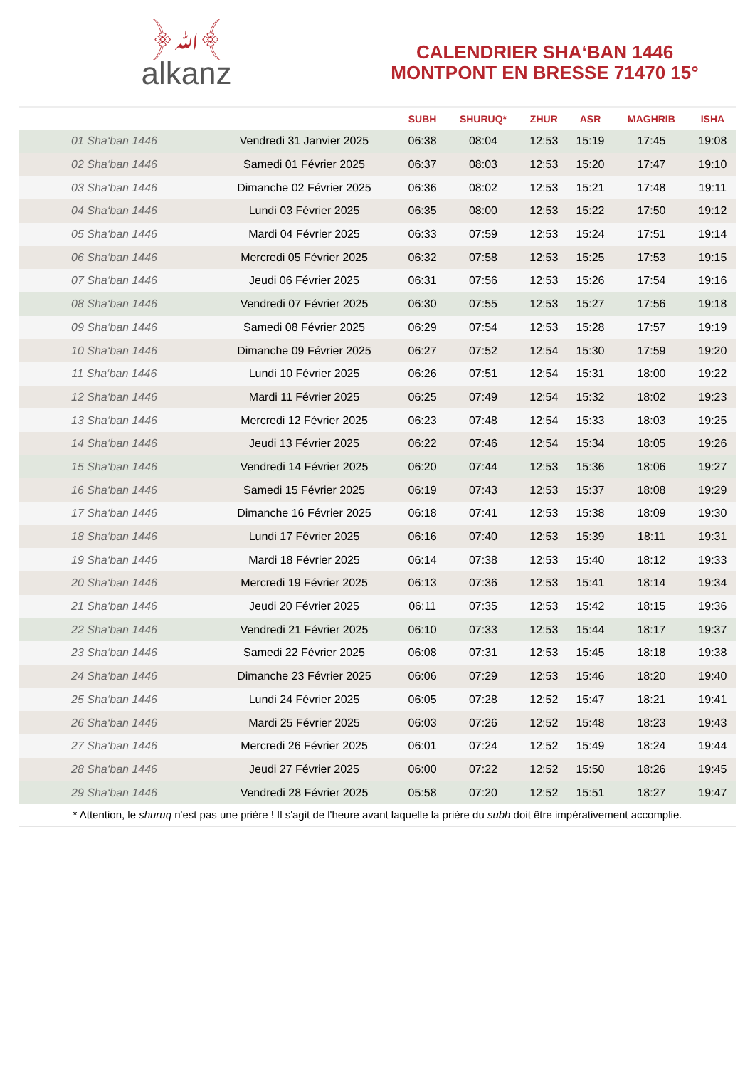﴿ﷲ﴾
alkanz
CALENDRIER SHA‘BAN 1446
MONTPONT EN BRESSE 71470 15°
| | | SUBH | SHURUQ* | ZHUR | ASR | MAGHRIB | ISHA |
| --- | --- | --- | --- | --- | --- | --- | --- |
| 01 Sha‘ban 1446 | Vendredi 31 Janvier 2025 | 06:38 | 08:04 | 12:53 | 15:19 | 17:45 | 19:08 |
| 02 Sha‘ban 1446 | Samedi 01 Février 2025 | 06:37 | 08:03 | 12:53 | 15:20 | 17:47 | 19:10 |
| 03 Sha‘ban 1446 | Dimanche 02 Février 2025 | 06:36 | 08:02 | 12:53 | 15:21 | 17:48 | 19:11 |
| 04 Sha‘ban 1446 | Lundi 03 Février 2025 | 06:35 | 08:00 | 12:53 | 15:22 | 17:50 | 19:12 |
| 05 Sha‘ban 1446 | Mardi 04 Février 2025 | 06:33 | 07:59 | 12:53 | 15:24 | 17:51 | 19:14 |
| 06 Sha‘ban 1446 | Mercredi 05 Février 2025 | 06:32 | 07:58 | 12:53 | 15:25 | 17:53 | 19:15 |
| 07 Sha‘ban 1446 | Jeudi 06 Février 2025 | 06:31 | 07:56 | 12:53 | 15:26 | 17:54 | 19:16 |
| 08 Sha‘ban 1446 | Vendredi 07 Février 2025 | 06:30 | 07:55 | 12:53 | 15:27 | 17:56 | 19:18 |
| 09 Sha‘ban 1446 | Samedi 08 Février 2025 | 06:29 | 07:54 | 12:53 | 15:28 | 17:57 | 19:19 |
| 10 Sha‘ban 1446 | Dimanche 09 Février 2025 | 06:27 | 07:52 | 12:54 | 15:30 | 17:59 | 19:20 |
| 11 Sha‘ban 1446 | Lundi 10 Février 2025 | 06:26 | 07:51 | 12:54 | 15:31 | 18:00 | 19:22 |
| 12 Sha‘ban 1446 | Mardi 11 Février 2025 | 06:25 | 07:49 | 12:54 | 15:32 | 18:02 | 19:23 |
| 13 Sha‘ban 1446 | Mercredi 12 Février 2025 | 06:23 | 07:48 | 12:54 | 15:33 | 18:03 | 19:25 |
| 14 Sha‘ban 1446 | Jeudi 13 Février 2025 | 06:22 | 07:46 | 12:54 | 15:34 | 18:05 | 19:26 |
| 15 Sha‘ban 1446 | Vendredi 14 Février 2025 | 06:20 | 07:44 | 12:53 | 15:36 | 18:06 | 19:27 |
| 16 Sha‘ban 1446 | Samedi 15 Février 2025 | 06:19 | 07:43 | 12:53 | 15:37 | 18:08 | 19:29 |
| 17 Sha‘ban 1446 | Dimanche 16 Février 2025 | 06:18 | 07:41 | 12:53 | 15:38 | 18:09 | 19:30 |
| 18 Sha‘ban 1446 | Lundi 17 Février 2025 | 06:16 | 07:40 | 12:53 | 15:39 | 18:11 | 19:31 |
| 19 Sha‘ban 1446 | Mardi 18 Février 2025 | 06:14 | 07:38 | 12:53 | 15:40 | 18:12 | 19:33 |
| 20 Sha‘ban 1446 | Mercredi 19 Février 2025 | 06:13 | 07:36 | 12:53 | 15:41 | 18:14 | 19:34 |
| 21 Sha‘ban 1446 | Jeudi 20 Février 2025 | 06:11 | 07:35 | 12:53 | 15:42 | 18:15 | 19:36 |
| 22 Sha‘ban 1446 | Vendredi 21 Février 2025 | 06:10 | 07:33 | 12:53 | 15:44 | 18:17 | 19:37 |
| 23 Sha‘ban 1446 | Samedi 22 Février 2025 | 06:08 | 07:31 | 12:53 | 15:45 | 18:18 | 19:38 |
| 24 Sha‘ban 1446 | Dimanche 23 Février 2025 | 06:06 | 07:29 | 12:53 | 15:46 | 18:20 | 19:40 |
| 25 Sha‘ban 1446 | Lundi 24 Février 2025 | 06:05 | 07:28 | 12:52 | 15:47 | 18:21 | 19:41 |
| 26 Sha‘ban 1446 | Mardi 25 Février 2025 | 06:03 | 07:26 | 12:52 | 15:48 | 18:23 | 19:43 |
| 27 Sha‘ban 1446 | Mercredi 26 Février 2025 | 06:01 | 07:24 | 12:52 | 15:49 | 18:24 | 19:44 |
| 28 Sha‘ban 1446 | Jeudi 27 Février 2025 | 06:00 | 07:22 | 12:52 | 15:50 | 18:26 | 19:45 |
| 29 Sha‘ban 1446 | Vendredi 28 Février 2025 | 05:58 | 07:20 | 12:52 | 15:51 | 18:27 | 19:47 |
* Attention, le shuruq n'est pas une prière ! Il s'agit de l'heure avant laquelle la prière du subh doit être impérativement accomplie.